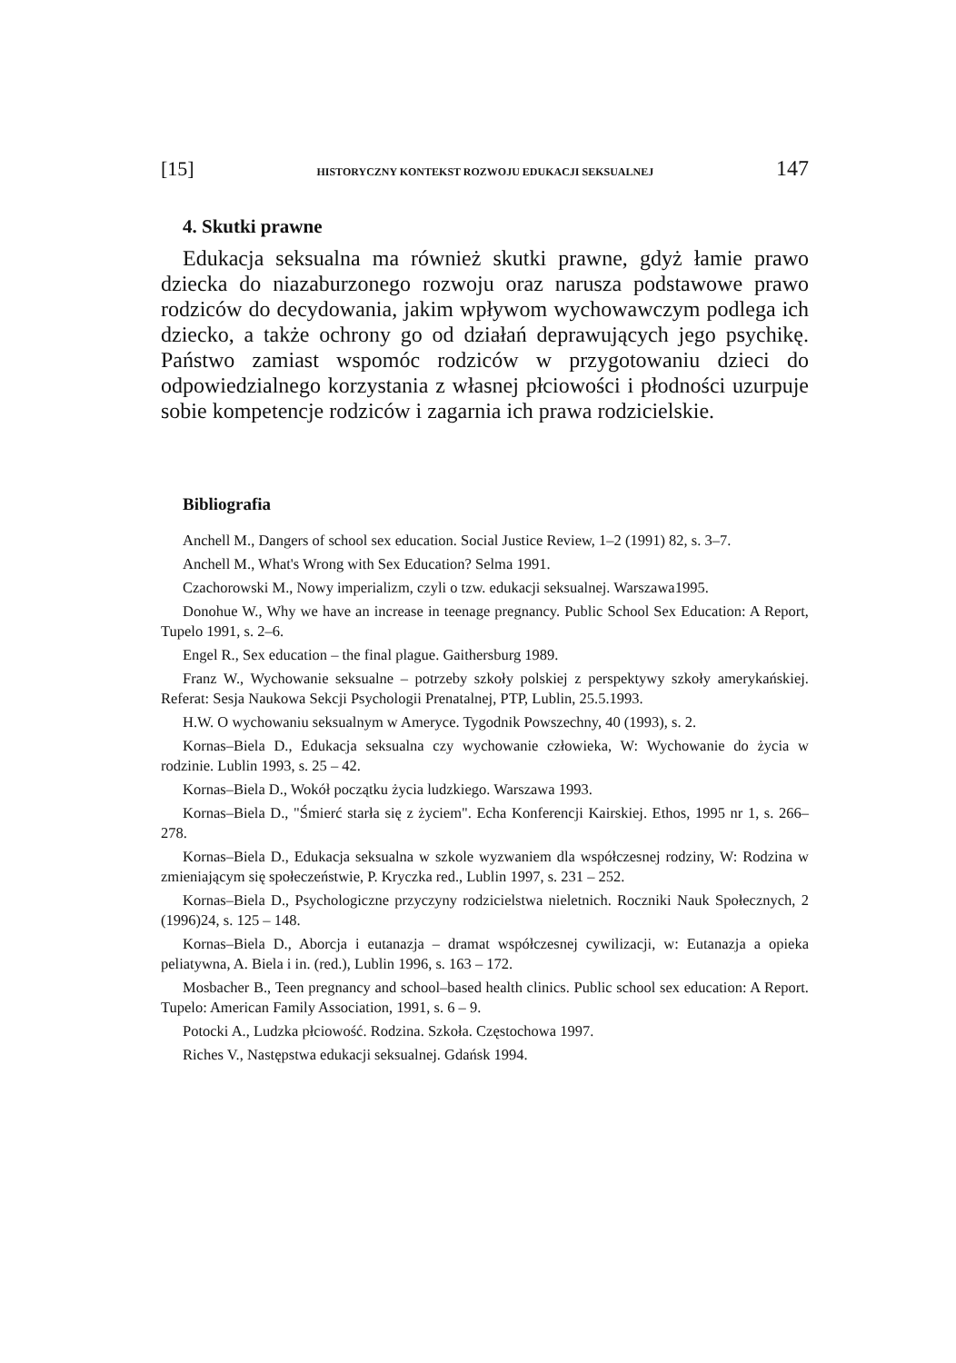[15] HISTORYCZNY KONTEKST ROZWOJU EDUKACJI SEKSUALNEJ 147
4. Skutki prawne
Edukacja seksualna ma również skutki prawne, gdyż łamie prawo dziecka do niazaburzonego rozwoju oraz narusza podstawowe prawo rodziców do decydowania, jakim wpływom wychowawczym podlega ich dziecko, a także ochrony go od działań deprawujących jego psychikę. Państwo zamiast wspomóc rodziców w przygotowaniu dzieci do odpowiedzialnego korzystania z własnej płciowości i płodności uzurpuje sobie kompetencje rodziców i zagarnia ich prawa rodzicielskie.
Bibliografia
Anchell M., Dangers of school sex education. Social Justice Review, 1–2 (1991) 82, s. 3–7.
Anchell M., What's Wrong with Sex Education? Selma 1991.
Czachorowski M., Nowy imperializm, czyli o tzw. edukacji seksualnej. Warszawa1995.
Donohue W., Why we have an increase in teenage pregnancy. Public School Sex Education: A Report, Tupelo 1991, s. 2–6.
Engel R., Sex education – the final plague. Gaithersburg 1989.
Franz W., Wychowanie seksualne – potrzeby szkoły polskiej z perspektywy szkoły amerykańskiej. Referat: Sesja Naukowa Sekcji Psychologii Prenatalnej, PTP, Lublin, 25.5.1993.
H.W. O wychowaniu seksualnym w Ameryce. Tygodnik Powszechny, 40 (1993), s. 2.
Kornas–Biela D., Edukacja seksualna czy wychowanie człowieka, W: Wychowanie do życia w rodzinie. Lublin 1993, s. 25 – 42.
Kornas–Biela D., Wokół początku życia ludzkiego. Warszawa 1993.
Kornas–Biela D., "Śmierć starła się z życiem". Echa Konferencji Kairskiej. Ethos, 1995 nr 1, s. 266–278.
Kornas–Biela D., Edukacja seksualna w szkole wyzwaniem dla współczesnej rodziny, W: Rodzina w zmieniającym się społeczeństwie, P. Kryczka red., Lublin 1997, s. 231 – 252.
Kornas–Biela D., Psychologiczne przyczyny rodzicielstwa nieletnich. Roczniki Nauk Społecznych, 2 (1996)24, s. 125 – 148.
Kornas–Biela D., Aborcja i eutanazja – dramat współczesnej cywilizacji, w: Eutanazja a opieka peliatywna, A. Biela i in. (red.), Lublin 1996, s. 163 – 172.
Mosbacher B., Teen pregnancy and school–based health clinics. Public school sex education: A Report. Tupelo: American Family Association, 1991, s. 6 – 9.
Potocki A., Ludzka płciowość. Rodzina. Szkoła. Częstochowa 1997.
Riches V., Następstwa edukacji seksualnej. Gdańsk 1994.